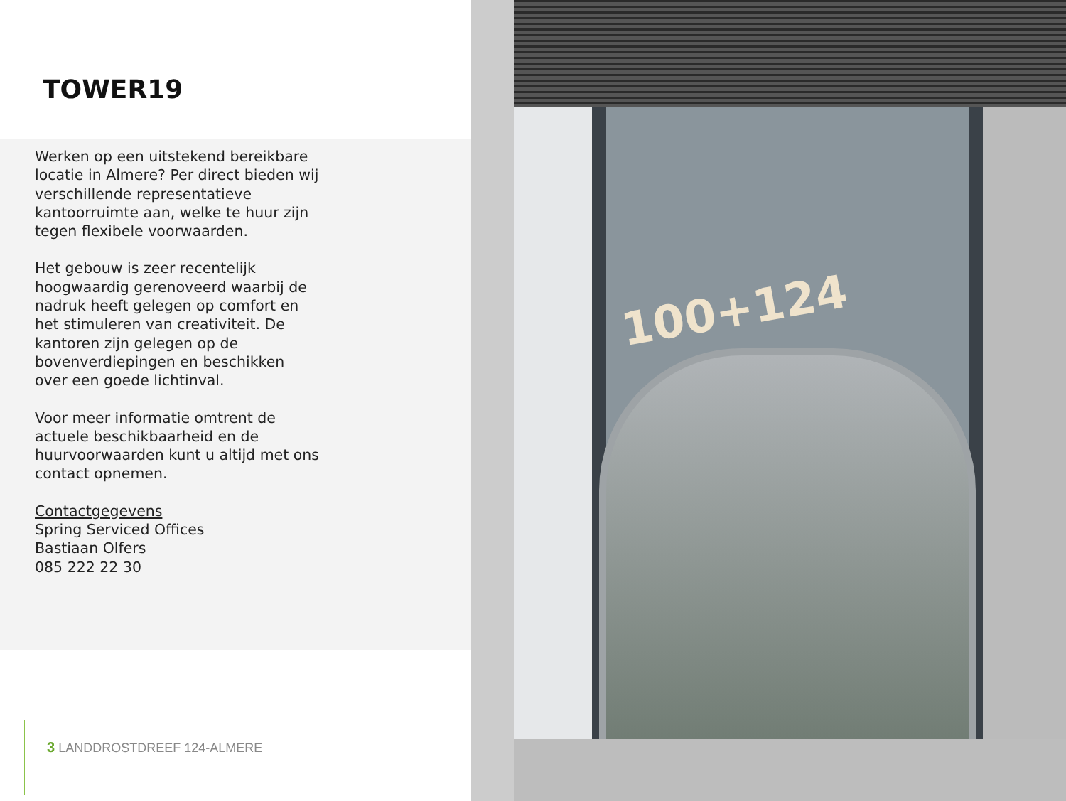TOWER19
Werken op een uitstekend bereikbare locatie in Almere? Per direct bieden wij verschillende representatieve kantoorruimte aan, welke te huur zijn tegen flexibele voorwaarden.
Het gebouw is zeer recentelijk hoogwaardig gerenoveerd waarbij de nadruk heeft gelegen op comfort en het stimuleren van creativiteit. De kantoren zijn gelegen op de bovenverdiepingen en beschikken over een goede lichtinval.
Voor meer informatie omtrent de actuele beschikbaarheid en de huurvoorwaarden kunt u altijd met ons contact opnemen.
Contactgegevens
Spring Serviced Offices
Bastiaan Olfers
085 222 22 30
3 LANDDROSTDREEF 124-ALMERE
100+124